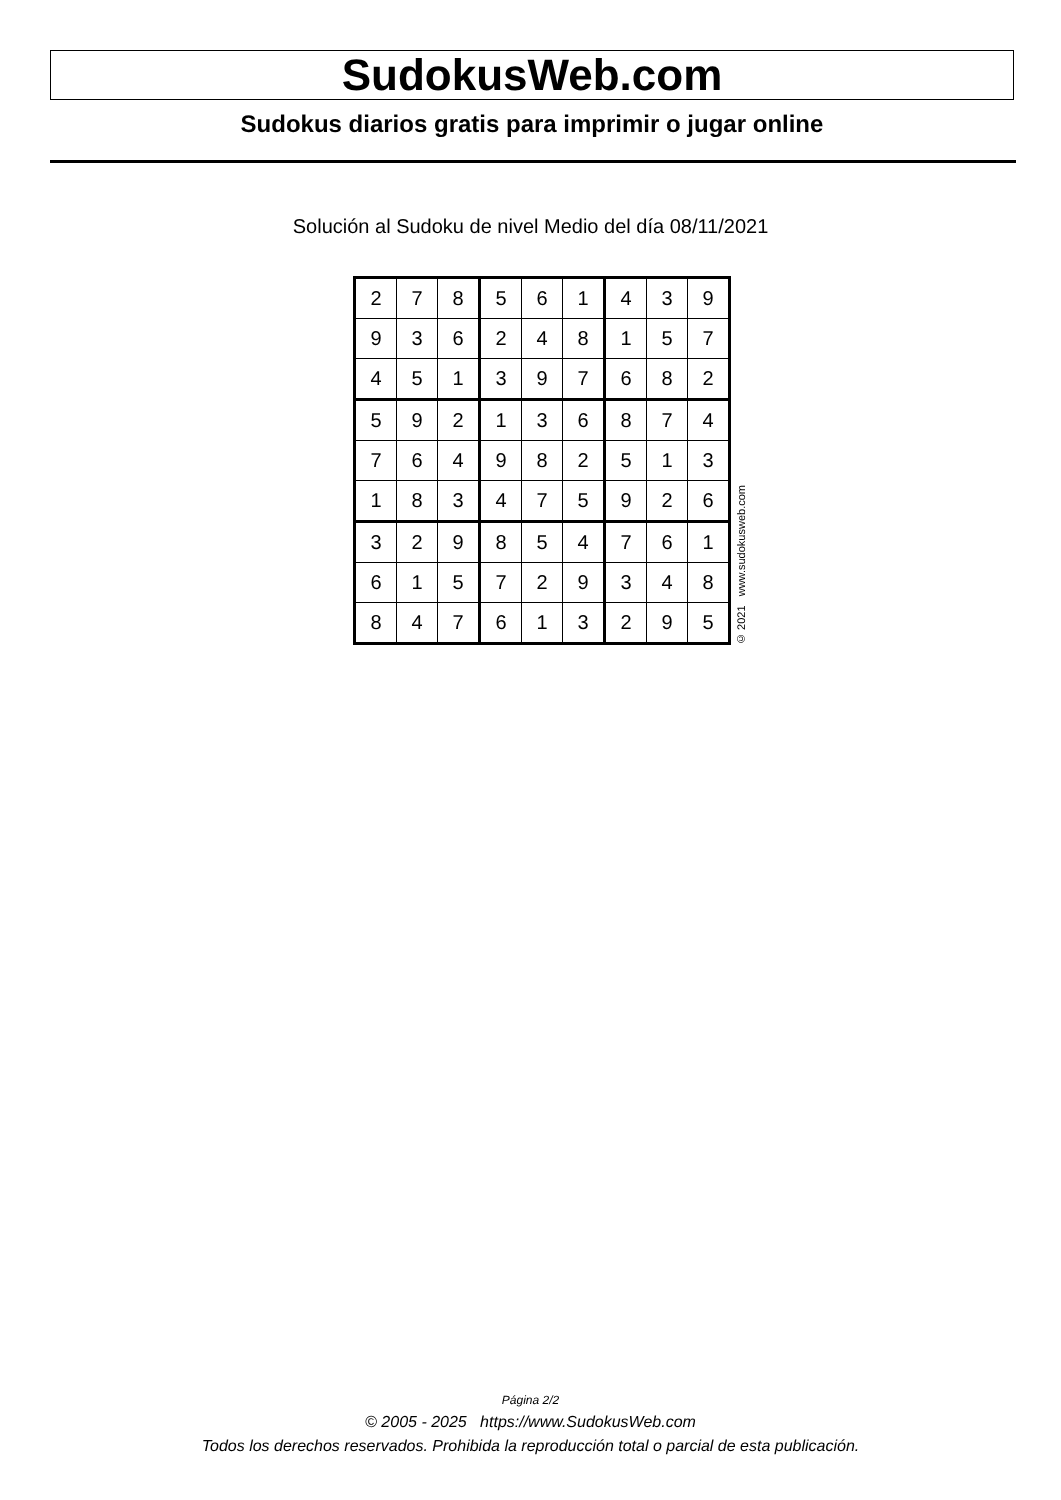SudokusWeb.com
Sudokus diarios gratis para imprimir o jugar online
Solución al Sudoku de nivel Medio del día 08/11/2021
| 2 | 7 | 8 | 5 | 6 | 1 | 4 | 3 | 9 |
| 9 | 3 | 6 | 2 | 4 | 8 | 1 | 5 | 7 |
| 4 | 5 | 1 | 3 | 9 | 7 | 6 | 8 | 2 |
| 5 | 9 | 2 | 1 | 3 | 6 | 8 | 7 | 4 |
| 7 | 6 | 4 | 9 | 8 | 2 | 5 | 1 | 3 |
| 1 | 8 | 3 | 4 | 7 | 5 | 9 | 2 | 6 |
| 3 | 2 | 9 | 8 | 5 | 4 | 7 | 6 | 1 |
| 6 | 1 | 5 | 7 | 2 | 9 | 3 | 4 | 8 |
| 8 | 4 | 7 | 6 | 1 | 3 | 2 | 9 | 5 |
© 2021 www.sudokusweb.com
Página 2/2
© 2005 - 2025 https://www.SudokusWeb.com
Todos los derechos reservados. Prohibida la reproducción total o parcial de esta publicación.